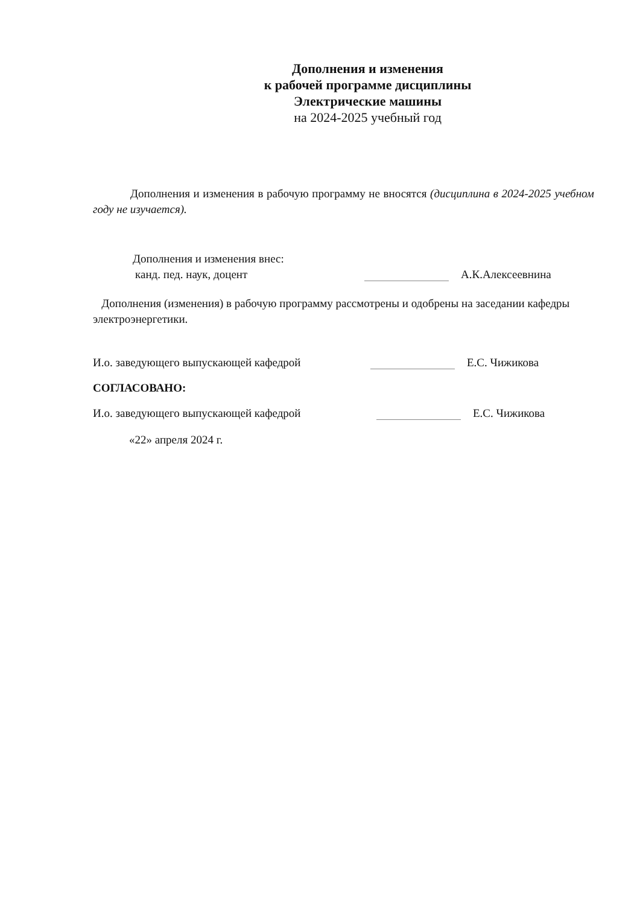Дополнения и изменения
к рабочей программе дисциплины
Электрические машины
на 2024-2025 учебный год
Дополнения и изменения в рабочую программу не вносятся (дисциплина в 2024-2025 учебном году не изучается).
Дополнения и изменения внес:
канд. пед. наук, доцент А.К.Алексеевнина
Дополнения (изменения) в рабочую программу рассмотрены и одобрены на заседании кафедры электроэнергетики.
И.о. заведующего выпускающей кафедрой Е.С. Чижикова
СОГЛАСОВАНО:
И.о. заведующего выпускающей кафедрой Е.С. Чижикова
«22» апреля 2024 г.